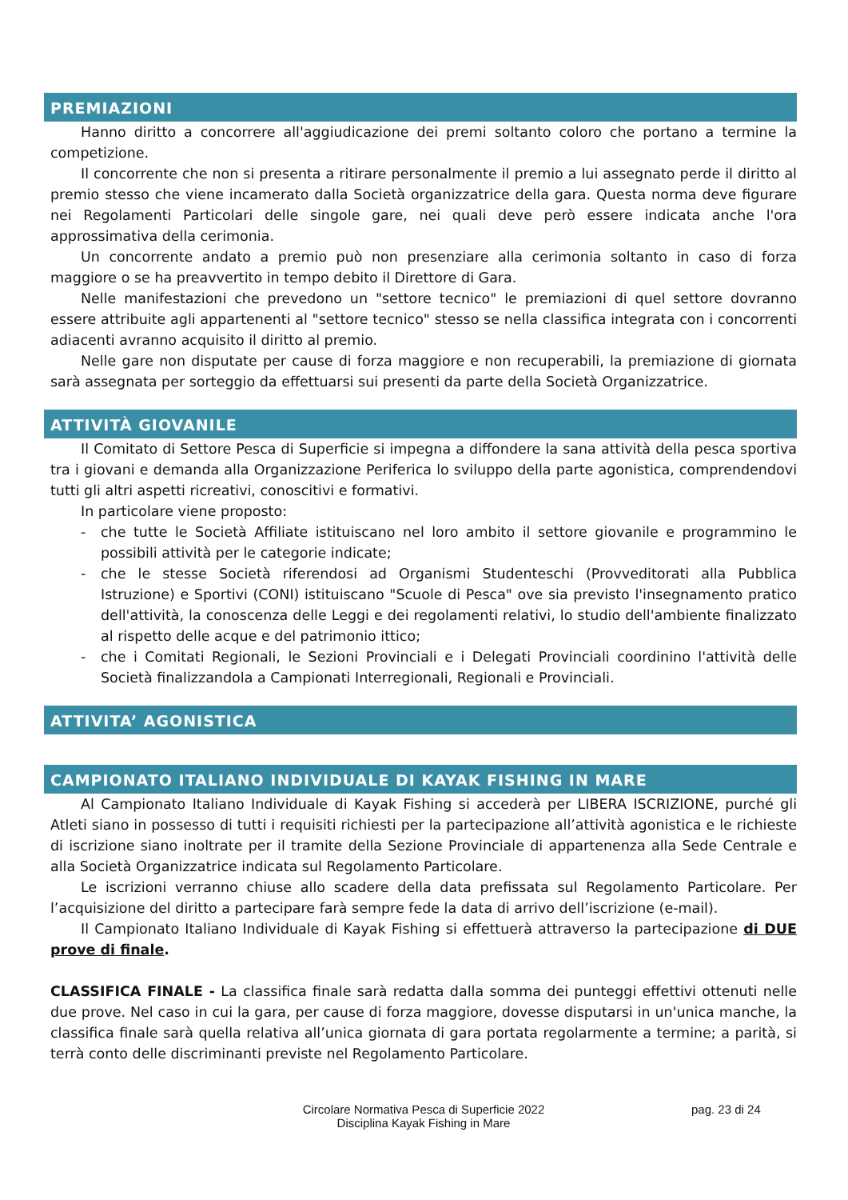PREMIAZIONI
Hanno diritto a concorrere all'aggiudicazione dei premi soltanto coloro che portano a termine la competizione.
Il concorrente che non si presenta a ritirare personalmente il premio a lui assegnato perde il diritto al premio stesso che viene incamerato dalla Società organizzatrice della gara. Questa norma deve figurare nei Regolamenti Particolari delle singole gare, nei quali deve però essere indicata anche l'ora approssimativa della cerimonia.
Un concorrente andato a premio può non presenziare alla cerimonia soltanto in caso di forza maggiore o se ha preavvertito in tempo debito il Direttore di Gara.
Nelle manifestazioni che prevedono un "settore tecnico" le premiazioni di quel settore dovranno essere attribuite agli appartenenti al "settore tecnico" stesso se nella classifica integrata con i concorrenti adiacenti avranno acquisito il diritto al premio.
Nelle gare non disputate per cause di forza maggiore e non recuperabili, la premiazione di giornata sarà assegnata per sorteggio da effettuarsi sui presenti da parte della Società Organizzatrice.
ATTIVITÀ GIOVANILE
Il Comitato di Settore Pesca di Superficie si impegna a diffondere la sana attività della pesca sportiva tra i giovani e demanda alla Organizzazione Periferica lo sviluppo della parte agonistica, comprendendovi tutti gli altri aspetti ricreativi, conoscitivi e formativi.
In particolare viene proposto:
- che tutte le Società Affiliate istituiscano nel loro ambito il settore giovanile e programmino le possibili attività per le categorie indicate;
- che le stesse Società riferendosi ad Organismi Studenteschi (Provveditorati alla Pubblica Istruzione) e Sportivi (CONI) istituiscano "Scuole di Pesca" ove sia previsto l'insegnamento pratico dell'attività, la conoscenza delle Leggi e dei regolamenti relativi, lo studio dell'ambiente finalizzato al rispetto delle acque e del patrimonio ittico;
- che i Comitati Regionali, le Sezioni Provinciali e i Delegati Provinciali coordinino l'attività delle Società finalizzandola a Campionati Interregionali, Regionali e Provinciali.
ATTIVITA’ AGONISTICA
CAMPIONATO ITALIANO INDIVIDUALE DI KAYAK FISHING IN MARE
Al Campionato Italiano Individuale di Kayak Fishing si accederà per LIBERA ISCRIZIONE, purché gli Atleti siano in possesso di tutti i requisiti richiesti per la partecipazione all’attività agonistica e le richieste di iscrizione siano inoltrate per il tramite della Sezione Provinciale di appartenenza alla Sede Centrale e alla Società Organizzatrice indicata sul Regolamento Particolare.
Le iscrizioni verranno chiuse allo scadere della data prefissata sul Regolamento Particolare. Per l’acquisizione del diritto a partecipare farà sempre fede la data di arrivo dell’iscrizione (e-mail).
Il Campionato Italiano Individuale di Kayak Fishing si effettuerà attraverso la partecipazione di DUE prove di finale.
CLASSIFICA FINALE - La classifica finale sarà redatta dalla somma dei punteggi effettivi ottenuti nelle due prove. Nel caso in cui la gara, per cause di forza maggiore, dovesse disputarsi in un'unica manche, la classifica finale sarà quella relativa all’unica giornata di gara portata regolarmente a termine; a parità, si terrà conto delle discriminanti previste nel Regolamento Particolare.
Circolare Normativa Pesca di Superficie 2022
Disciplina Kayak Fishing in Mare
pag. 23 di 24